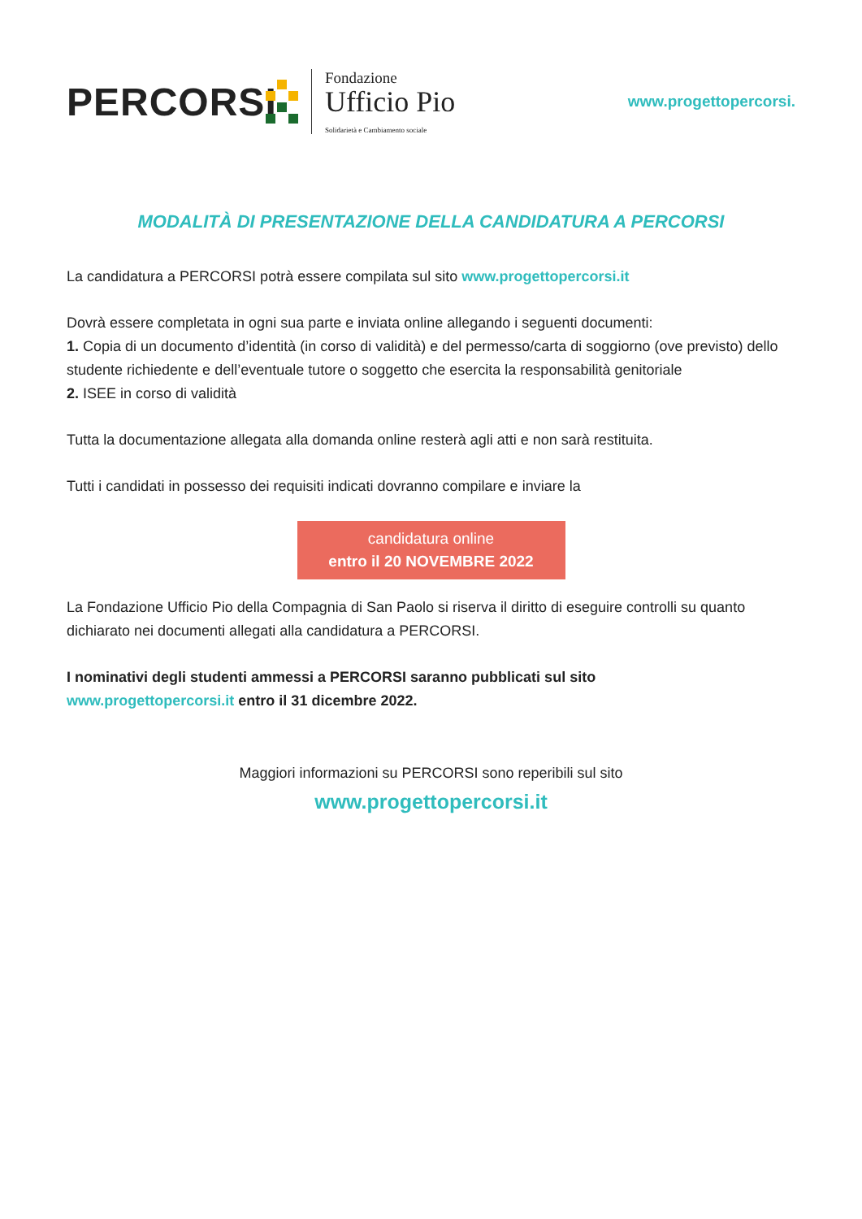PERCORSI
Fondazione
Ufficio Pio
Solidarietà e Cambiamento sociale
www.progettopercorsi.
MODALITÀ DI PRESENTAZIONE DELLA CANDIDATURA A PERCORSI
La candidatura a PERCORSI potrà essere compilata sul sito www.progettopercorsi.it
Dovrà essere completata in ogni sua parte e inviata online allegando i seguenti documenti:
1. Copia di un documento d’identità (in corso di validità) e del permesso/carta di soggiorno (ove previsto) dello studente richiedente e dell’eventuale tutore o soggetto che esercita la responsabilità genitoriale
2. ISEE in corso di validità
Tutta la documentazione allegata alla domanda online resterà agli atti e non sarà restituita.
Tutti i candidati in possesso dei requisiti indicati dovranno compilare e inviare la
candidatura online
entro il 20 NOVEMBRE 2022
La Fondazione Ufficio Pio della Compagnia di San Paolo si riserva il diritto di eseguire controlli su quanto dichiarato nei documenti allegati alla candidatura a PERCORSI.
I nominativi degli studenti ammessi a PERCORSI saranno pubblicati sul sito
www.progettopercorsi.it entro il 31 dicembre 2022.
Maggiori informazioni su PERCORSI sono reperibili sul sito
www.progettopercorsi.it